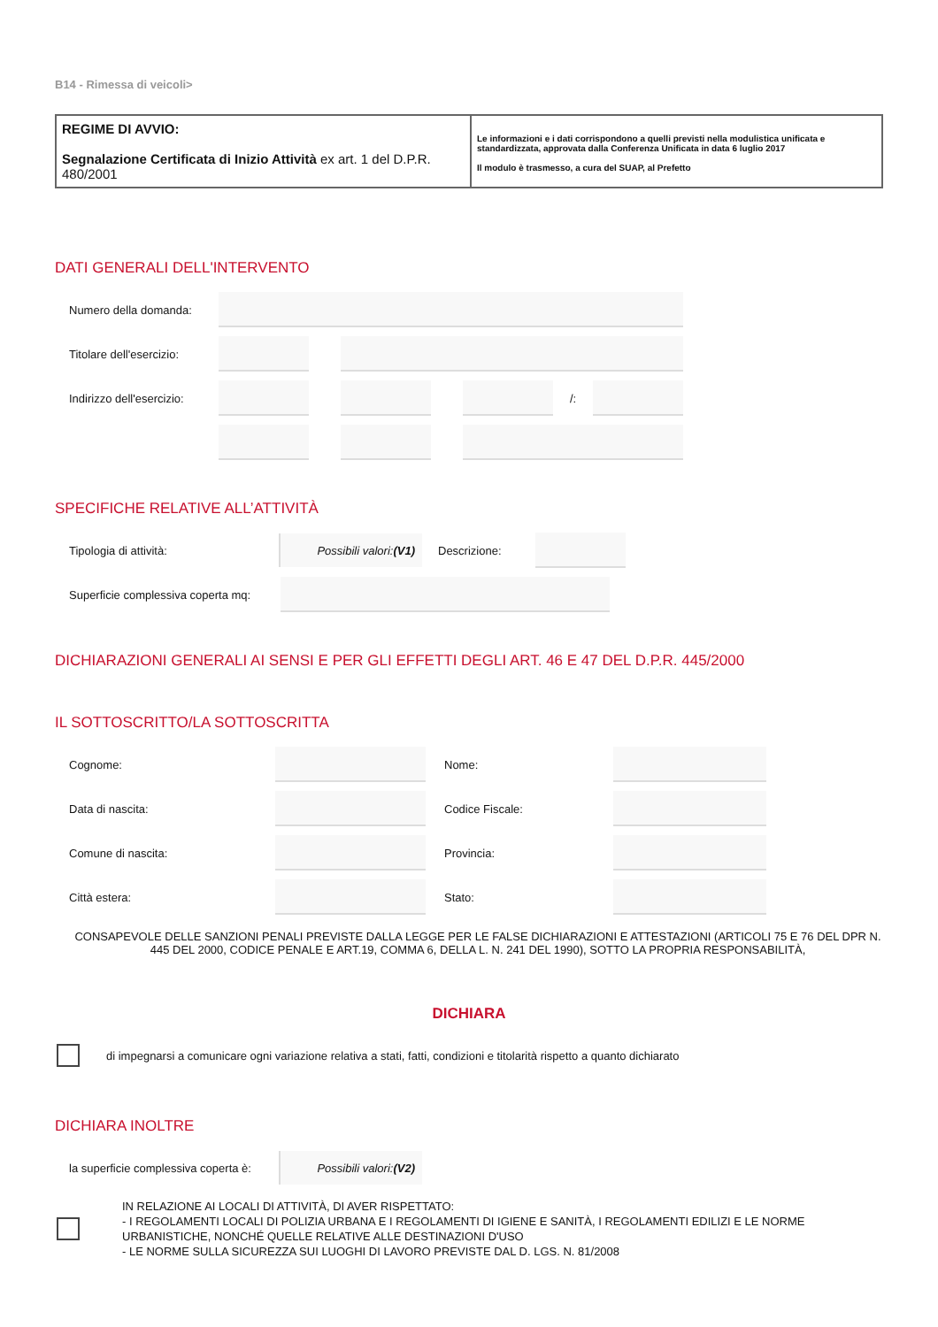B14 - Rimessa di veicoli>
REGIME DI AVVIO:
Segnalazione Certificata di Inizio Attività ex art. 1 del D.P.R. 480/2001
Le informazioni e i dati corrispondono a quelli previsti nella modulistica unificata e standardizzata, approvata dalla Conferenza Unificata in data 6 luglio 2017
Il modulo è trasmesso, a cura del SUAP, al Prefetto
DATI GENERALI DELL'INTERVENTO
Numero della domanda:
Titolare dell'esercizio:
Indirizzo dell'esercizio:
/:
SPECIFICHE RELATIVE ALL’ATTIVITÀ
Tipologia di attività:
Possibili valori: (V1)
Descrizione:
Superficie complessiva coperta mq:
DICHIARAZIONI GENERALI AI SENSI E PER GLI EFFETTI DEGLI ART. 46 E 47 DEL D.P.R. 445/2000
IL SOTTOSCRITTO/LA SOTTOSCRITTA
Cognome: Nome:
Data di nascita: Codice Fiscale:
Comune di nascita: Provincia:
Città estera: Stato:
CONSAPEVOLE DELLE SANZIONI PENALI PREVISTE DALLA LEGGE PER LE FALSE DICHIARAZIONI E ATTESTAZIONI (ARTICOLI 75 E 76 DEL DPR N. 445 DEL 2000, CODICE PENALE E ART.19, COMMA 6, DELLA L. N. 241 DEL 1990), SOTTO LA PROPRIA RESPONSABILITÀ,
DICHIARA
di impegnarsi a comunicare ogni variazione relativa a stati, fatti, condizioni e titolarità rispetto a quanto dichiarato
DICHIARA INOLTRE
la superficie complessiva coperta è:
Possibili valori: (V2)
IN RELAZIONE AI LOCALI DI ATTIVITÀ, DI AVER RISPETTATO:
- I REGOLAMENTI LOCALI DI POLIZIA URBANA E I REGOLAMENTI DI IGIENE E SANITÀ, I REGOLAMENTI EDILIZI E LE NORME URBANISTICHE, NONCHÉ QUELLE RELATIVE ALLE DESTINAZIONI D'USO
- LE NORME SULLA SICUREZZA SUI LUOGHI DI LAVORO PREVISTE DAL D. LGS. N. 81/2008